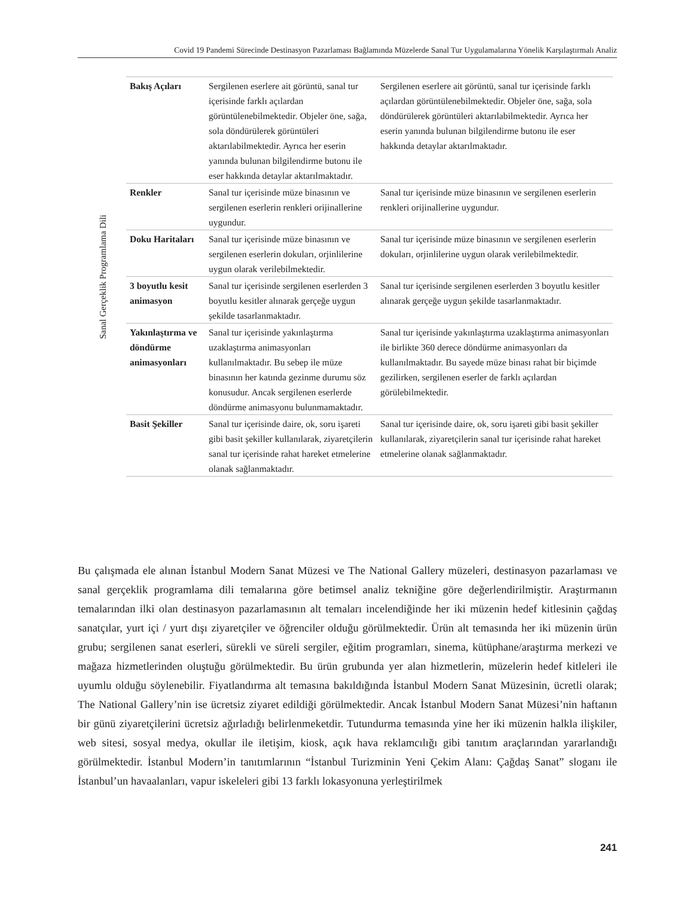Covid 19 Pandemi Sürecinde Destinasyon Pazarlaması Bağlamında Müzelerde Sanal Tur Uygulamalarına Yönelik Karşılaştırmalı Analiz
Sanal Gerçeklik Programlama Dili
| Bakış Açıları | Sergilenen eserlere ait görüntü, sanal tur içerisinde farklı açılardan görüntülenebilmektedir. Objeler öne, sağa, sola döndürülerek görüntüleri aktarılabilmektedir. Ayrıca her eserin yanında bulunan bilgilendirme butonu ile eser hakkında detaylar aktarılmaktadır. | Sergilenen eserlere ait görüntü, sanal tur içerisinde farklı açılardan görüntülenebilmektedir. Objeler öne, sağa, sola döndürülerek görüntüleri aktarılabilmektedir. Ayrıca her eserin yanında bulunan bilgilendirme butonu ile eser hakkında detaylar aktarılmaktadır. |
| Renkler | Sanal tur içerisinde müze binasının ve sergilenen eserlerin renkleri orijinallerine uygundur. | Sanal tur içerisinde müze binasının ve sergilenen eserlerin renkleri orijinallerine uygundur. |
| Doku Haritaları | Sanal tur içerisinde müze binasının ve sergilenen eserlerin dokuları, orjinlilerine uygun olarak verilebilmektedir. | Sanal tur içerisinde müze binasının ve sergilenen eserlerin dokuları, orjinlilerine uygun olarak verilebilmektedir. |
| 3 boyutlu kesit animasyon | Sanal tur içerisinde sergilenen eserlerden 3 boyutlu kesitler alınarak gerçeğe uygun şekilde tasarlanmaktadır. | Sanal tur içerisinde sergilenen eserlerden 3 boyutlu kesitler alınarak gerçeğe uygun şekilde tasarlanmaktadır. |
| Yakınlaştırma ve döndürme animasyonları | Sanal tur içerisinde yakınlaştırma uzaklaştırma animasyonları kullanılmaktadır. Bu sebep ile müze binasının her katında gezinme durumu söz konusudur. Ancak sergilenen eserlerde döndürme animasyonu bulunmamaktadır. | Sanal tur içerisinde yakınlaştırma uzaklaştırma animasyonları ile birlikte 360 derece döndürme animasyonları da kullanılmaktadır. Bu sayede müze binası rahat bir biçimde gezilirken, sergilenen eserler de farklı açılardan görülebilmektedir. |
| Basit Şekiller | Sanal tur içerisinde daire, ok, soru işareti gibi basit şekiller kullanılarak, ziyaretçilerin sanal tur içerisinde rahat hareket etmelerine olanak sağlanmaktadır. | Sanal tur içerisinde daire, ok, soru işareti gibi basit şekiller kullanılarak, ziyaretçilerin sanal tur içerisinde rahat hareket etmelerine olanak sağlanmaktadır. |
Bu çalışmada ele alınan İstanbul Modern Sanat Müzesi ve The National Gallery müzeleri, destinasyon pazarlaması ve sanal gerçeklik programlama dili temalarına göre betimsel analiz tekniğine göre değerlendirilmiştir. Araştırmanın temalarından ilki olan destinasyon pazarlamasının alt temaları incelendiğinde her iki müzenin hedef kitlesinin çağdaş sanatçılar, yurt içi / yurt dışı ziyaretçiler ve öğrenciler olduğu görülmektedir. Ürün alt temasında her iki müzenin ürün grubu; sergilenen sanat eserleri, sürekli ve süreli sergiler, eğitim programları, sinema, kütüphane/araştırma merkezi ve mağaza hizmetlerinden oluştuğu görülmektedir. Bu ürün grubunda yer alan hizmetlerin, müzelerin hedef kitleleri ile uyumlu olduğu söylenebilir. Fiyatlandırma alt temasına bakıldığında İstanbul Modern Sanat Müzesinin, ücretli olarak; The National Gallery’nin ise ücretsiz ziyaret edildiği görülmektedir. Ancak İstanbul Modern Sanat Müzesi’nin haftanın bir günü ziyaretçilerini ücretsiz ağırladığı belirlenmeketdir. Tutundurma temasında yine her iki müzenin halkla ilişkiler, web sitesi, sosyal medya, okullar ile iletişim, kiosk, açık hava reklamcılığı gibi tanıtım araçlarından yararlandığı görülmektedir. İstanbul Modern’in tanıtımlarının “İstanbul Turizminin Yeni Çekim Alanı: Çağdaş Sanat” sloganı ile İstanbul’un havaalanları, vapur iskeleleri gibi 13 farklı lokasyonuna yerleştirilmek
241